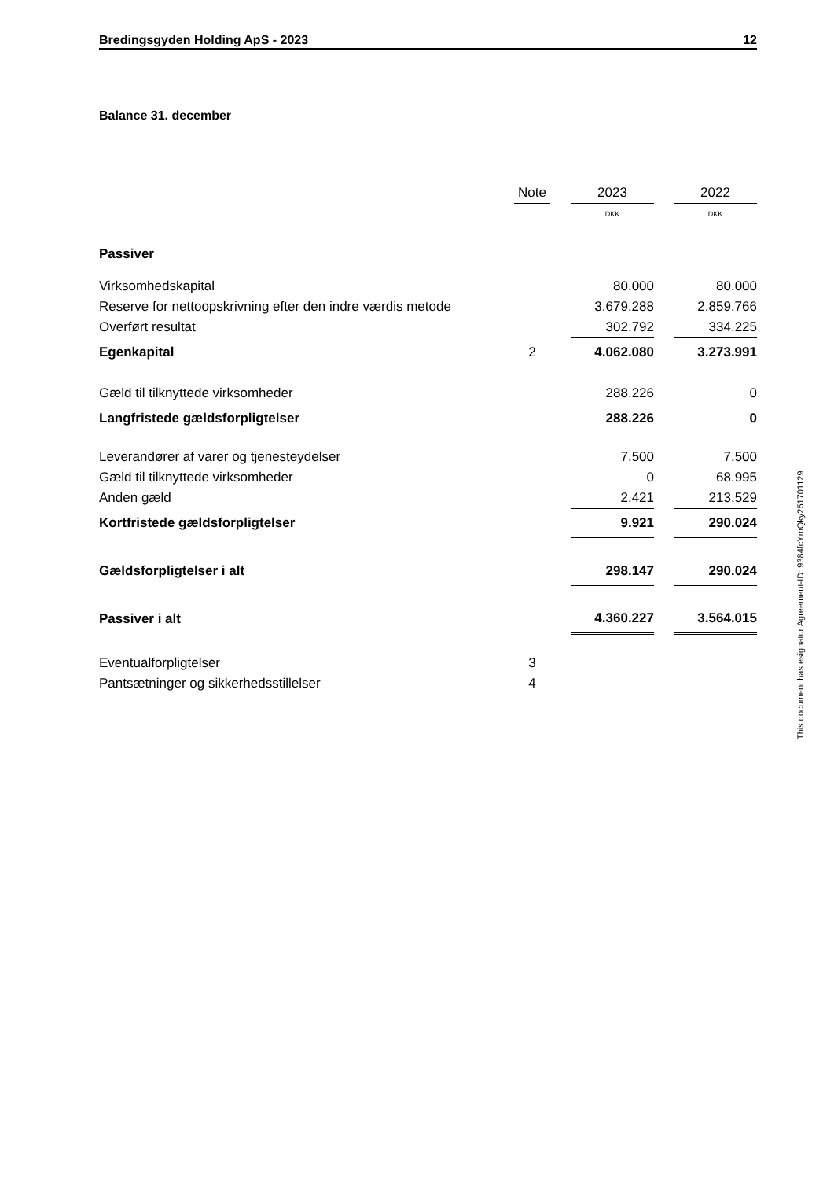Bredingsgyden Holding ApS - 2023 12
Balance 31. december
| | Note | | 2023 | | 2022 |
| --- | --- | --- | --- | --- | --- |
| | | | DKK | | DKK |
| Passiver | | | | | |
| Virksomhedskapital | | | 80.000 | | 80.000 |
| Reserve for nettoopskrivning efter den indre værdis metode | | | 3.679.288 | | 2.859.766 |
| Overført resultat | | | 302.792 | | 334.225 |
| Egenkapital | 2 | | 4.062.080 | | 3.273.991 |
| Gæld til tilknyttede virksomheder | | | 288.226 | | 0 |
| Langfristede gældsforpligtelser | | | 288.226 | | 0 |
| Leverandører af varer og tjenesteydelser | | | 7.500 | | 7.500 |
| Gæld til tilknyttede virksomheder | | | 0 | | 68.995 |
| Anden gæld | | | 2.421 | | 213.529 |
| Kortfristede gældsforpligtelser | | | 9.921 | | 290.024 |
| Gældsforpligtelser i alt | | | 298.147 | | 290.024 |
| Passiver i alt | | | 4.360.227 | | 3.564.015 |
| Eventualforpligtelser | 3 | | | | |
| Pantsætninger og sikkerhedsstillelser | 4 | | | | |
This document has esignatur Agreement-ID: 9384fcYmQky251701129